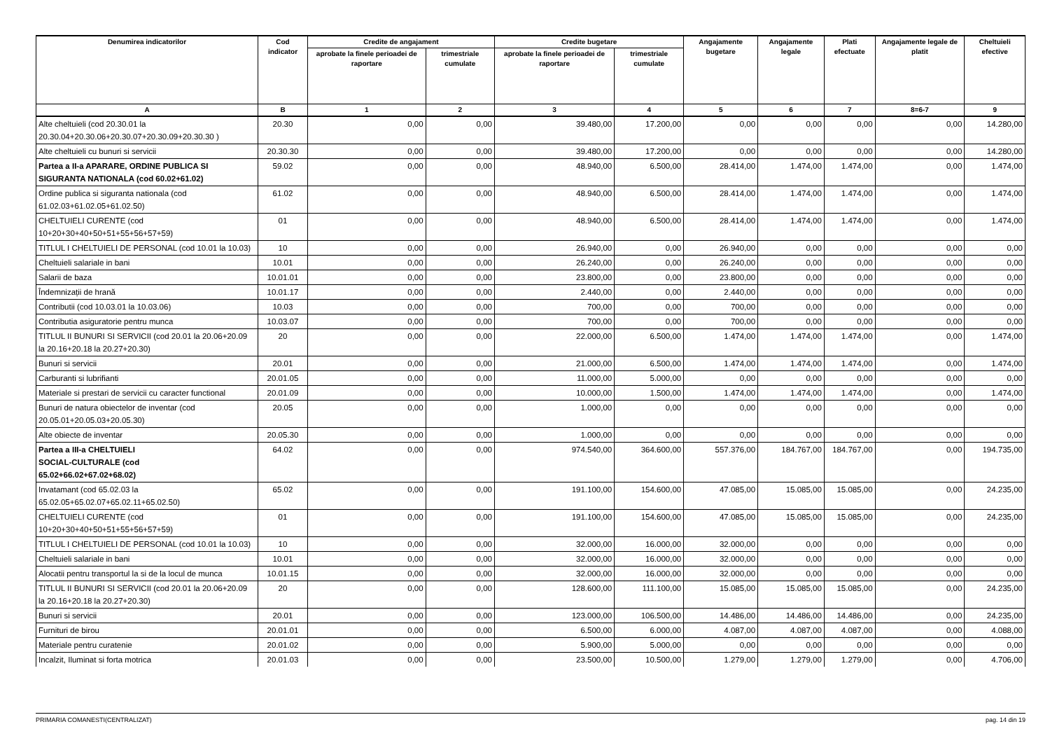| Denumirea indicatorilor | Cod indicator | Credite de angajament | | Credite bugetare | | Angajamente bugetare | Angajamente legale | Plati efectuate | Angajamente legale de platit | Cheltuieli efective |
| --- | --- | --- | --- | --- | --- | --- | --- | --- | --- | --- |
| | | aprobate la finele perioadei de raportare | trimestriale cumulate | aprobate la finele perioadei de raportare | trimestriale cumulate | | | | | |
| A | B | 1 | 2 | 3 | 4 | 5 | 6 | 7 | 8=6-7 | 9 |
| Alte cheltuieli (cod 20.30.01 la 20.30.04+20.30.06+20.30.07+20.30.09+20.30.30 ) | 20.30 | 0,00 | 0,00 | 39.480,00 | 17.200,00 | 0,00 | 0,00 | 0,00 | 0,00 | 14.280,00 |
| Alte cheltuieli cu bunuri si servicii | 20.30.30 | 0,00 | 0,00 | 39.480,00 | 17.200,00 | 0,00 | 0,00 | 0,00 | 0,00 | 14.280,00 |
| Partea a II-a APARARE, ORDINE PUBLICA SI SIGURANTA NATIONALA (cod 60.02+61.02) | 59.02 | 0,00 | 0,00 | 48.940,00 | 6.500,00 | 28.414,00 | 1.474,00 | 1.474,00 | 0,00 | 1.474,00 |
| Ordine publica si siguranta nationala (cod 61.02.03+61.02.05+61.02.50) | 61.02 | 0,00 | 0,00 | 48.940,00 | 6.500,00 | 28.414,00 | 1.474,00 | 1.474,00 | 0,00 | 1.474,00 |
| CHELTUIELI CURENTE (cod 10+20+30+40+50+51+55+56+57+59) | 01 | 0,00 | 0,00 | 48.940,00 | 6.500,00 | 28.414,00 | 1.474,00 | 1.474,00 | 0,00 | 1.474,00 |
| TITLUL I CHELTUIELI DE PERSONAL (cod 10.01 la 10.03) | 10 | 0,00 | 0,00 | 26.940,00 | 0,00 | 26.940,00 | 0,00 | 0,00 | 0,00 | 0,00 |
| Cheltuieli salariale in bani | 10.01 | 0,00 | 0,00 | 26.240,00 | 0,00 | 26.240,00 | 0,00 | 0,00 | 0,00 | 0,00 |
| Salarii de baza | 10.01.01 | 0,00 | 0,00 | 23.800,00 | 0,00 | 23.800,00 | 0,00 | 0,00 | 0,00 | 0,00 |
| Îndemnizații de hrană | 10.01.17 | 0,00 | 0,00 | 2.440,00 | 0,00 | 2.440,00 | 0,00 | 0,00 | 0,00 | 0,00 |
| Contributii (cod 10.03.01 la 10.03.06) | 10.03 | 0,00 | 0,00 | 700,00 | 0,00 | 700,00 | 0,00 | 0,00 | 0,00 | 0,00 |
| Contributia asiguratorie pentru munca | 10.03.07 | 0,00 | 0,00 | 700,00 | 0,00 | 700,00 | 0,00 | 0,00 | 0,00 | 0,00 |
| TITLUL II BUNURI SI SERVICII (cod 20.01 la 20.06+20.09 la 20.16+20.18 la 20.27+20.30) | 20 | 0,00 | 0,00 | 22.000,00 | 6.500,00 | 1.474,00 | 1.474,00 | 1.474,00 | 0,00 | 1.474,00 |
| Bunuri si servicii | 20.01 | 0,00 | 0,00 | 21.000,00 | 6.500,00 | 1.474,00 | 1.474,00 | 1.474,00 | 0,00 | 1.474,00 |
| Carburanti si lubrifianti | 20.01.05 | 0,00 | 0,00 | 11.000,00 | 5.000,00 | 0,00 | 0,00 | 0,00 | 0,00 | 0,00 |
| Materiale si prestari de servicii cu caracter functional | 20.01.09 | 0,00 | 0,00 | 10.000,00 | 1.500,00 | 1.474,00 | 1.474,00 | 1.474,00 | 0,00 | 1.474,00 |
| Bunuri de natura obiectelor de inventar (cod 20.05.01+20.05.03+20.05.30) | 20.05 | 0,00 | 0,00 | 1.000,00 | 0,00 | 0,00 | 0,00 | 0,00 | 0,00 | 0,00 |
| Alte obiecte de inventar | 20.05.30 | 0,00 | 0,00 | 1.000,00 | 0,00 | 0,00 | 0,00 | 0,00 | 0,00 | 0,00 |
| Partea a III-a CHELTUIELI SOCIAL-CULTURALE (cod 65.02+66.02+67.02+68.02) | 64.02 | 0,00 | 0,00 | 974.540,00 | 364.600,00 | 557.376,00 | 184.767,00 | 184.767,00 | 0,00 | 194.735,00 |
| Invatamant (cod 65.02.03 la 65.02.05+65.02.07+65.02.11+65.02.50) | 65.02 | 0,00 | 0,00 | 191.100,00 | 154.600,00 | 47.085,00 | 15.085,00 | 15.085,00 | 0,00 | 24.235,00 |
| CHELTUIELI CURENTE (cod 10+20+30+40+50+51+55+56+57+59) | 01 | 0,00 | 0,00 | 191.100,00 | 154.600,00 | 47.085,00 | 15.085,00 | 15.085,00 | 0,00 | 24.235,00 |
| TITLUL I CHELTUIELI DE PERSONAL (cod 10.01 la 10.03) | 10 | 0,00 | 0,00 | 32.000,00 | 16.000,00 | 32.000,00 | 0,00 | 0,00 | 0,00 | 0,00 |
| Cheltuieli salariale in bani | 10.01 | 0,00 | 0,00 | 32.000,00 | 16.000,00 | 32.000,00 | 0,00 | 0,00 | 0,00 | 0,00 |
| Alocatii pentru transportul la si de la locul de munca | 10.01.15 | 0,00 | 0,00 | 32.000,00 | 16.000,00 | 32.000,00 | 0,00 | 0,00 | 0,00 | 0,00 |
| TITLUL II BUNURI SI SERVICII (cod 20.01 la 20.06+20.09 la 20.16+20.18 la 20.27+20.30) | 20 | 0,00 | 0,00 | 128.600,00 | 111.100,00 | 15.085,00 | 15.085,00 | 15.085,00 | 0,00 | 24.235,00 |
| Bunuri si servicii | 20.01 | 0,00 | 0,00 | 123.000,00 | 106.500,00 | 14.486,00 | 14.486,00 | 14.486,00 | 0,00 | 24.235,00 |
| Furnituri de birou | 20.01.01 | 0,00 | 0,00 | 6.500,00 | 6.000,00 | 4.087,00 | 4.087,00 | 4.087,00 | 0,00 | 4.088,00 |
| Materiale pentru curatenie | 20.01.02 | 0,00 | 0,00 | 5.900,00 | 5.000,00 | 0,00 | 0,00 | 0,00 | 0,00 | 0,00 |
| Incalzit, Iluminat si forta motrica | 20.01.03 | 0,00 | 0,00 | 23.500,00 | 10.500,00 | 1.279,00 | 1.279,00 | 1.279,00 | 0,00 | 4.706,00 |
PRIMARIA COMANESTI(CENTRALIZAT) pag. 14 din 19